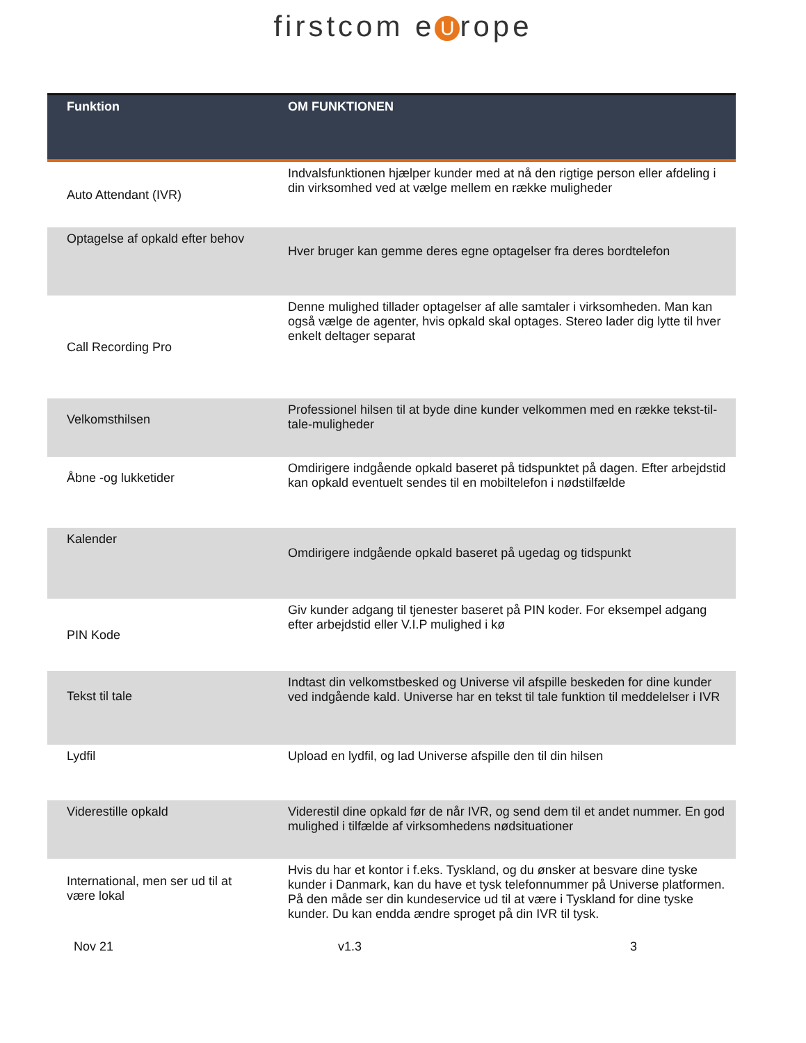firstcom e U rope
| Funktion | OM FUNKTIONEN |
| --- | --- |
| Auto Attendant (IVR) | Indvalsfunktionen hjælper kunder med at nå den rigtige person eller afdeling i din virksomhed ved at vælge mellem en række muligheder |
| Optagelse af opkald efter behov | Hver bruger kan gemme deres egne optagelser fra deres bordtelefon |
| Call Recording Pro | Denne mulighed tillader optagelser af alle samtaler i virksomheden. Man kan også vælge de agenter, hvis opkald skal optages. Stereo lader dig lytte til hver enkelt deltager separat |
| Velkomsthilsen | Professionel hilsen til at byde dine kunder velkommen med en række tekst-til-tale-muligheder |
| Åbne -og lukketider | Omdirigere indgående opkald baseret på tidspunktet på dagen. Efter arbejdstid kan opkald eventuelt sendes til en mobiltelefon i nødstilfælde |
| Kalender | Omdirigere indgående opkald baseret på ugedag og tidspunkt |
| PIN Kode | Giv kunder adgang til tjenester baseret på PIN koder. For eksempel adgang efter arbejdstid eller V.I.P mulighed i kø |
| Tekst til tale | Indtast din velkomstbesked og Universe vil afspille beskeden for dine kunder ved indgående kald. Universe har en tekst til tale funktion til meddelelser i IVR |
| Lydfil | Upload en lydfil, og lad Universe afspille den til din hilsen |
| Viderestille opkald | Viderestil dine opkald før de når IVR, og send dem til et andet nummer. En god mulighed i tilfælde af virksomhedens nødsituationer |
| International, men ser ud til at være lokal | Hvis du har et kontor i f.eks. Tyskland, og du ønsker at besvare dine tyske kunder i Danmark, kan du have et tysk telefonnummer på Universe platformen. På den måde ser din kundeservice ud til at være i Tyskland for dine tyske kunder. Du kan endda ændre sproget på din IVR til tysk. |
Nov 21 v1.3 3